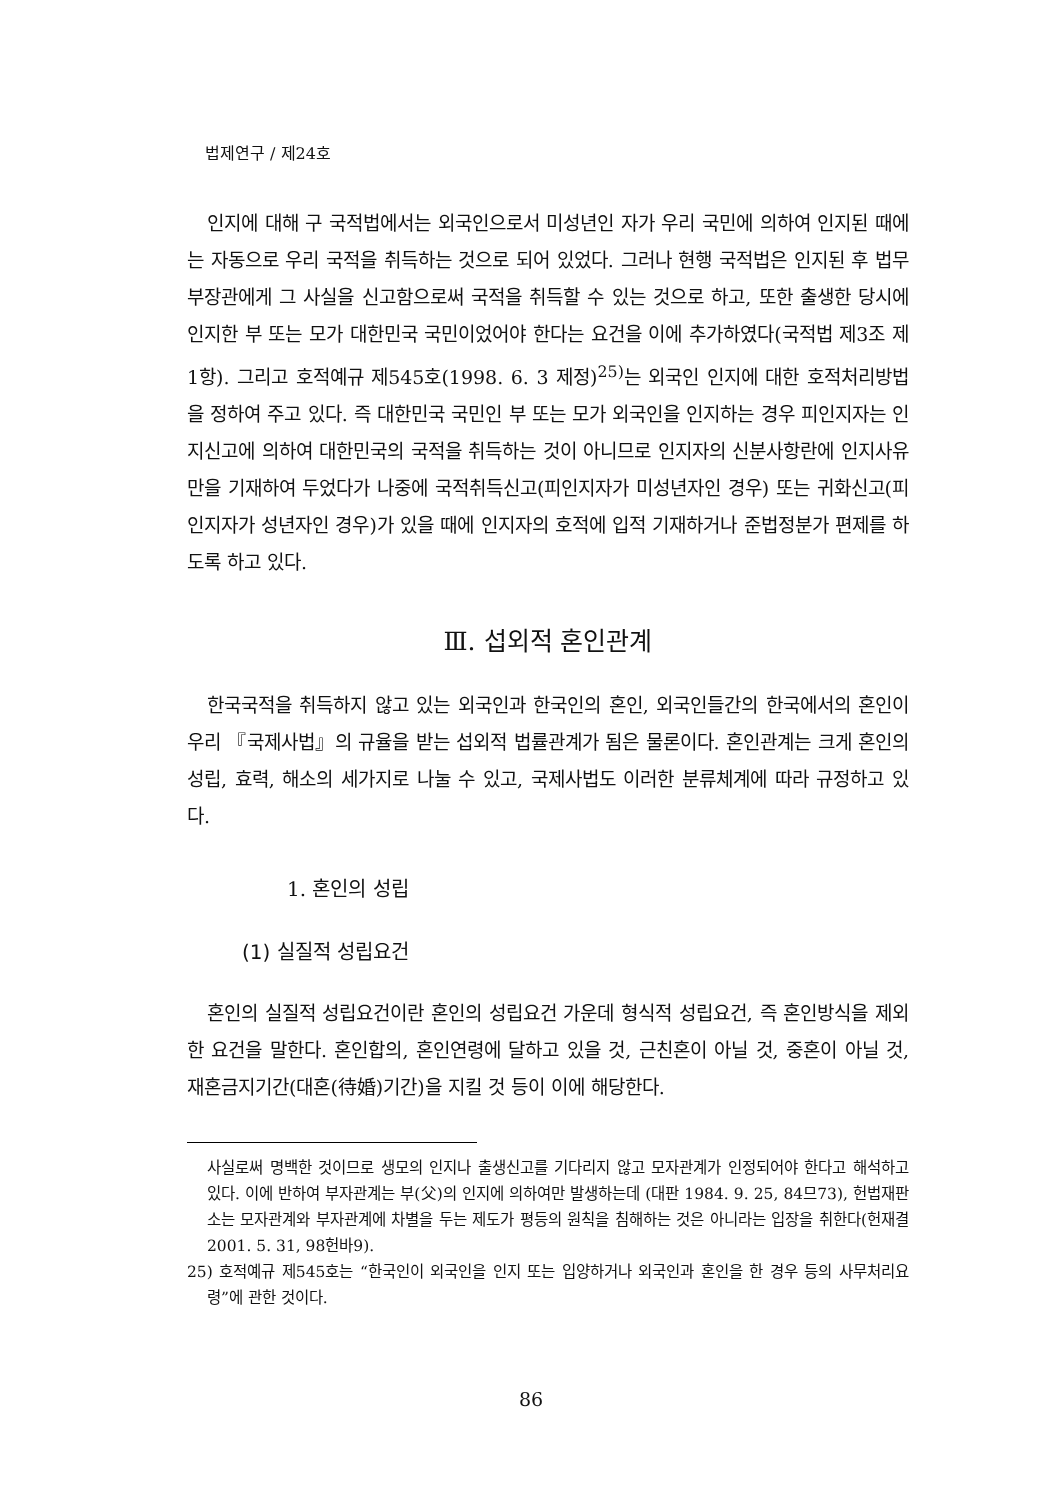법제연구 / 제24호
인지에 대해 구 국적법에서는 외국인으로서 미성년인 자가 우리 국민에 의하여 인지된 때에는 자동으로 우리 국적을 취득하는 것으로 되어 있었다. 그러나 현행 국적법은 인지된 후 법무부장관에게 그 사실을 신고함으로써 국적을 취득할 수 있는 것으로 하고, 또한 출생한 당시에 인지한 부 또는 모가 대한민국 국민이었어야 한다는 요건을 이에 추가하였다(국적법 제3조 제1항). 그리고 호적예규 제545호(1998. 6. 3 제정)<sup>25)</sup>는 외국인 인지에 대한 호적처리방법을 정하여 주고 있다. 즉 대한민국 국민인 부 또는 모가 외국인을 인지하는 경우 피인지자는 인지신고에 의하여 대한민국의 국적을 취득하는 것이 아니므로 인지자의 신분사항란에 인지사유만을 기재하여 두었다가 나중에 국적취득신고(피인지자가 미성년자인 경우) 또는 귀화신고(피인지자가 성년자인 경우)가 있을 때에 인지자의 호적에 입적 기재하거나 준법정분가 편제를 하도록 하고 있다.
Ⅲ. 섭외적 혼인관계
한국국적을 취득하지 않고 있는 외국인과 한국인의 혼인, 외국인들간의 한국에서의 혼인이 우리 『국제사법』의 규율을 받는 섭외적 법률관계가 됨은 물론이다. 혼인관계는 크게 혼인의 성립, 효력, 해소의 세가지로 나눌 수 있고, 국제사법도 이러한 분류체계에 따라 규정하고 있다.
1. 혼인의 성립
(1) 실질적 성립요건
혼인의 실질적 성립요건이란 혼인의 성립요건 가운데 형식적 성립요건, 즉 혼인방식을 제외한 요건을 말한다. 혼인합의, 혼인연령에 달하고 있을 것, 근친혼이 아닐 것, 중혼이 아닐 것, 재혼금지기간(대혼(待婚)기간)을 지킬 것 등이 이에 해당한다.
사실로써 명백한 것이므로 생모의 인지나 출생신고를 기다리지 않고 모자관계가 인정되어야 한다고 해석하고 있다. 이에 반하여 부자관계는 부(父)의 인지에 의하여만 발생하는데 (대판 1984. 9. 25, 84므73), 헌법재판소는 모자관계와 부자관계에 차별을 두는 제도가 평등의 원칙을 침해하는 것은 아니라는 입장을 취한다(헌재결 2001. 5. 31, 98헌바9).
25) 호적예규 제545호는 “한국인이 외국인을 인지 또는 입양하거나 외국인과 혼인을 한 경우 등의 사무처리요령”에 관한 것이다.
86